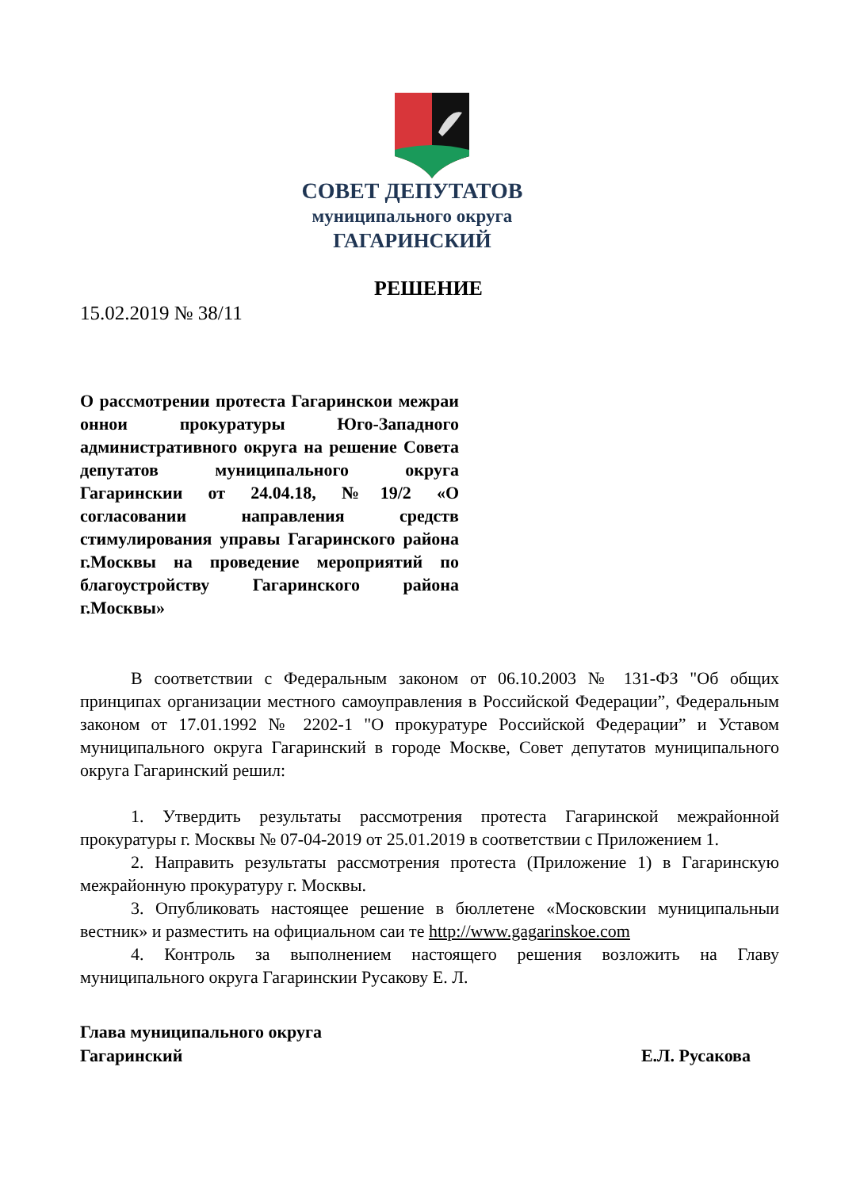СОВЕТ ДЕПУТАТОВ
муниципального округа
ГАГАРИНСКИЙ
РЕШЕНИЕ
15.02.2019 № 38/11
О рассмотрении протеста Гагаринскои межраи оннои прокуратуры Юго-Западного административного округа на решение Совета депутатов муниципального округа Гагаринскии от 24.04.18, №19/2 «О согласовании направления средств стимулирования управы Гагаринского района г.Москвы на проведение мероприятий по благоустройству Гагаринского района г.Москвы»
В соответствии с Федеральным законом от 06.10.2003 № 131-ФЗ "Об общих принципах организации местного самоуправления в Российской Федерации”, Федеральным законом от 17.01.1992 № 2202-1 "О прокуратуре Российской Федерации” и Уставом муниципального округа Гагаринский в городе Москве, Совет депутатов муниципального округа Гагаринский решил:
1. Утвердить результаты рассмотрения протеста Гагаринской межрайонной прокуратуры г. Москвы № 07-04-2019 от 25.01.2019 в соответствии с Приложением 1.
2. Направить результаты рассмотрения протеста (Приложение 1) в Гагаринскую межрайонную прокуратуру г. Москвы.
3. Опубликовать настоящее решение в бюллетене «Московскии муниципальныи вестник» и разместить на официальном саи те http://www.gagarinskoe.com
4. Контроль за выполнением настоящего решения возложить на Главу муниципального округа Гагаринскии Русакову Е. Л.
Глава муниципального округа
Гагаринский Е.Л. Русакова